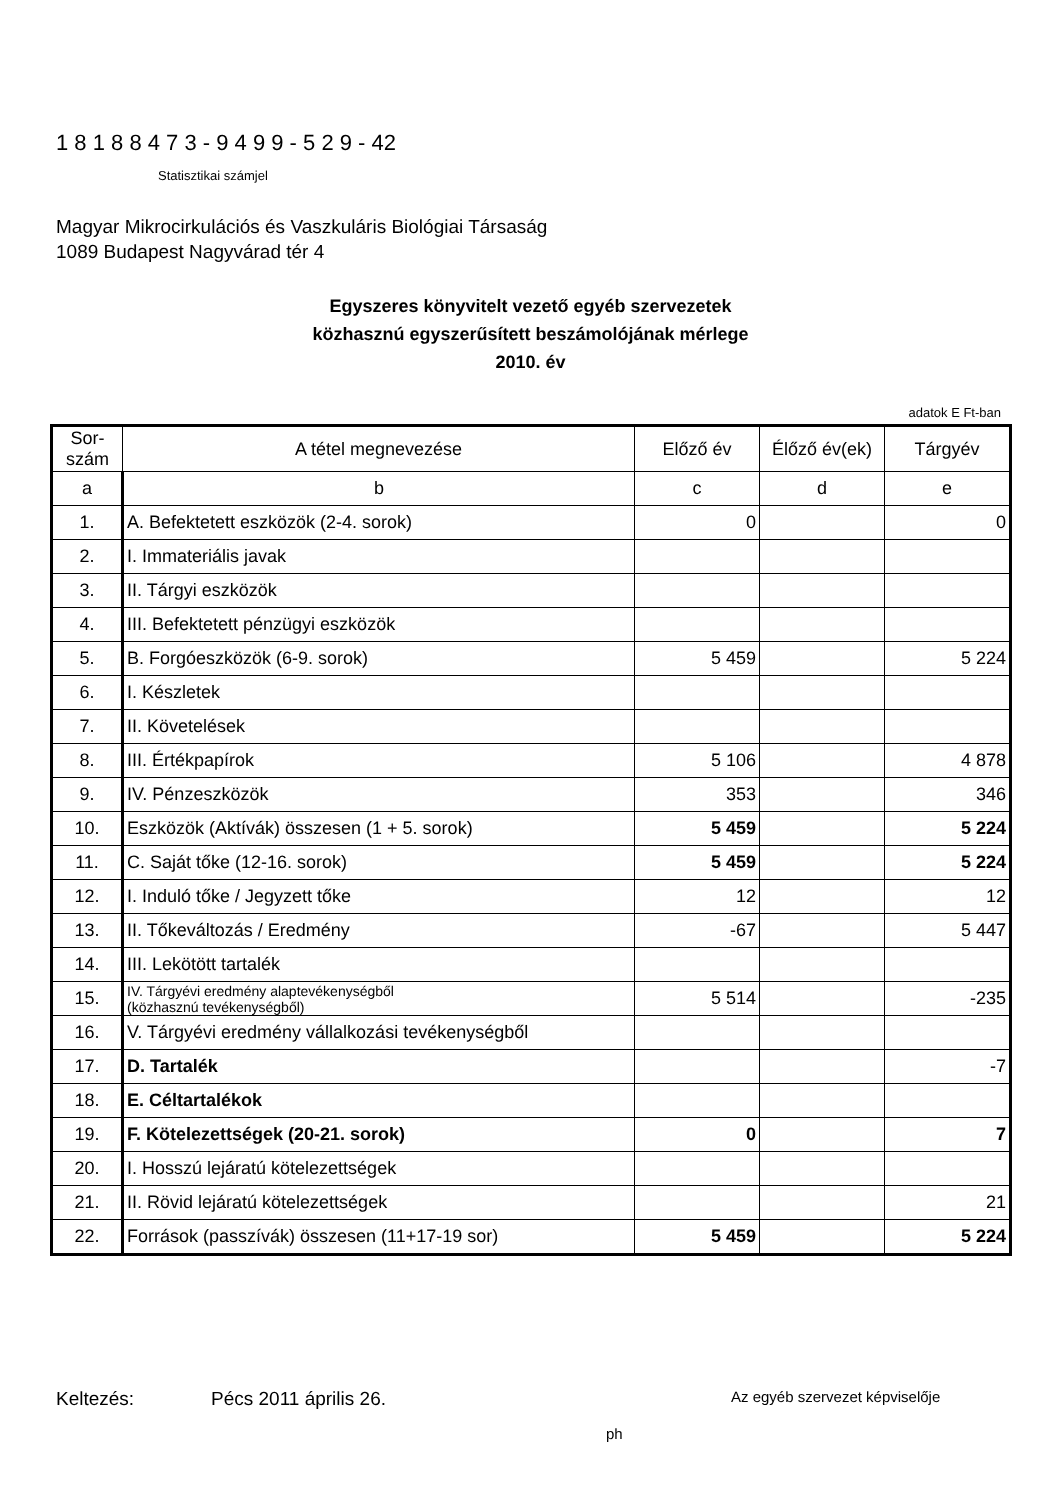1 8 1 8 8 4 7 3 - 9 4 9 9 - 5 2 9 - 42
Statisztikai számjel
Magyar Mikrocirkulációs és Vaszkuláris Biológiai Társaság
1089 Budapest Nagyvárad tér 4
Egyszeres könyvitelt vezető egyéb szervezetek
közhasznú egyszerűsített beszámolójának mérlege
2010. év
adatok E Ft-ban
| Sor-szám | A tétel megnevezése | Előző év | Élőző év(ek) | Tárgyév |
| --- | --- | --- | --- | --- |
| a | b | c | d | e |
| 1. | A. Befektetett eszközök (2-4. sorok) | 0 | | 0 |
| 2. | I. Immateriális javak | | | |
| 3. | II. Tárgyi eszközök | | | |
| 4. | III. Befektetett pénzügyi eszközök | | | |
| 5. | B. Forgóeszközök (6-9. sorok) | 5 459 | | 5 224 |
| 6. | I. Készletek | | | |
| 7. | II. Követelések | | | |
| 8. | III. Értékpapírok | 5 106 | | 4 878 |
| 9. | IV. Pénzeszközök | 353 | | 346 |
| 10. | Eszközök (Aktívák) összesen (1 + 5. sorok) | 5 459 | | 5 224 |
| 11. | C. Saját tőke (12-16. sorok) | 5 459 | | 5 224 |
| 12. | I. Induló tőke / Jegyzett tőke | 12 | | 12 |
| 13. | II. Tőkeváltozás / Eredmény | -67 | | 5 447 |
| 14. | III. Lekötött tartalék | | | |
| 15. | IV. Tárgyévi eredmény alaptevékenységből (közhasznú tevékenységből) | 5 514 | | -235 |
| 16. | V. Tárgyévi eredmény vállalkozási tevékenységből | | | |
| 17. | D. Tartalék | | | -7 |
| 18. | E. Céltartalékok | | | |
| 19. | F. Kötelezettségek (20-21. sorok) | 0 | | 7 |
| 20. | I. Hosszú lejáratú kötelezettségek | | | |
| 21. | II. Rövid lejáratú kötelezettségek | | | 21 |
| 22. | Források (passzívák) összesen (11+17-19 sor) | 5 459 | | 5 224 |
Keltezés: Pécs 2011 április 26. Az egyéb szervezet képviselője
ph